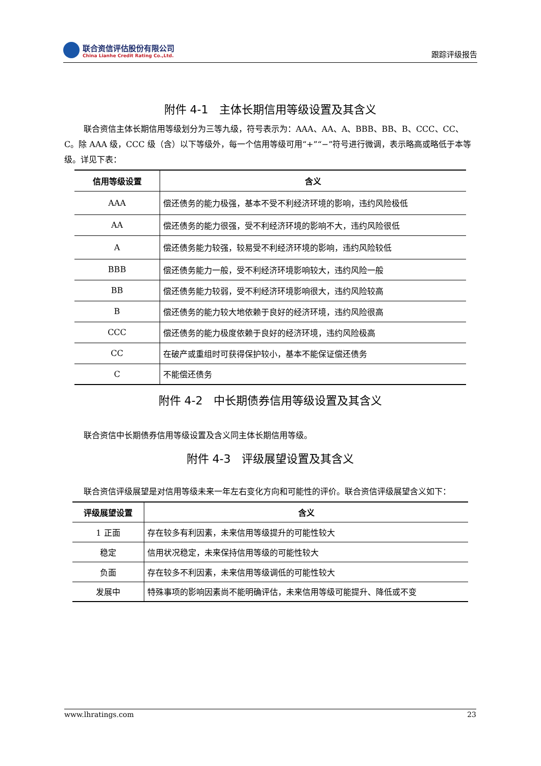联合资信评估股份有限公司
China Lianhe Credit Rating Co.,Ltd.
跟踪评级报告
附件 4-1　主体长期信用等级设置及其含义
联合资信主体长期信用等级划分为三等九级，符号表示为：AAA、AA、A、BBB、BB、B、CCC、CC、C。除 AAA 级，CCC 级（含）以下等级外，每一个信用等级可用“+”“−”符号进行微调，表示略高或略低于本等级。详见下表：
| 信用等级设置 | 含义 |
| --- | --- |
| AAA | 偿还债务的能力极强，基本不受不利经济环境的影响，违约风险极低 |
| AA | 偿还债务的能力很强，受不利经济环境的影响不大，违约风险很低 |
| A | 偿还债务能力较强，较易受不利经济环境的影响，违约风险较低 |
| BBB | 偿还债务能力一般，受不利经济环境影响较大，违约风险一般 |
| BB | 偿还债务能力较弱，受不利经济环境影响很大，违约风险较高 |
| B | 偿还债务的能力较大地依赖于良好的经济环境，违约风险很高 |
| CCC | 偿还债务的能力极度依赖于良好的经济环境，违约风险极高 |
| CC | 在破产或重组时可获得保护较小，基本不能保证偿还债务 |
| C | 不能偿还债务 |
附件 4-2　中长期债券信用等级设置及其含义
联合资信中长期债券信用等级设置及含义同主体长期信用等级。
附件 4-3　评级展望设置及其含义
联合资信评级展望是对信用等级未来一年左右变化方向和可能性的评价。联合资信评级展望含义如下：
| 评级展望设置 | 含义 |
| --- | --- |
| 1 正面 | 存在较多有利因素，未来信用等级提升的可能性较大 |
| 稳定 | 信用状况稳定，未来保持信用等级的可能性较大 |
| 负面 | 存在较多不利因素，未来信用等级调低的可能性较大 |
| 发展中 | 特殊事项的影响因素尚不能明确评估，未来信用等级可能提升、降低或不变 |
www.lhratings.com 23